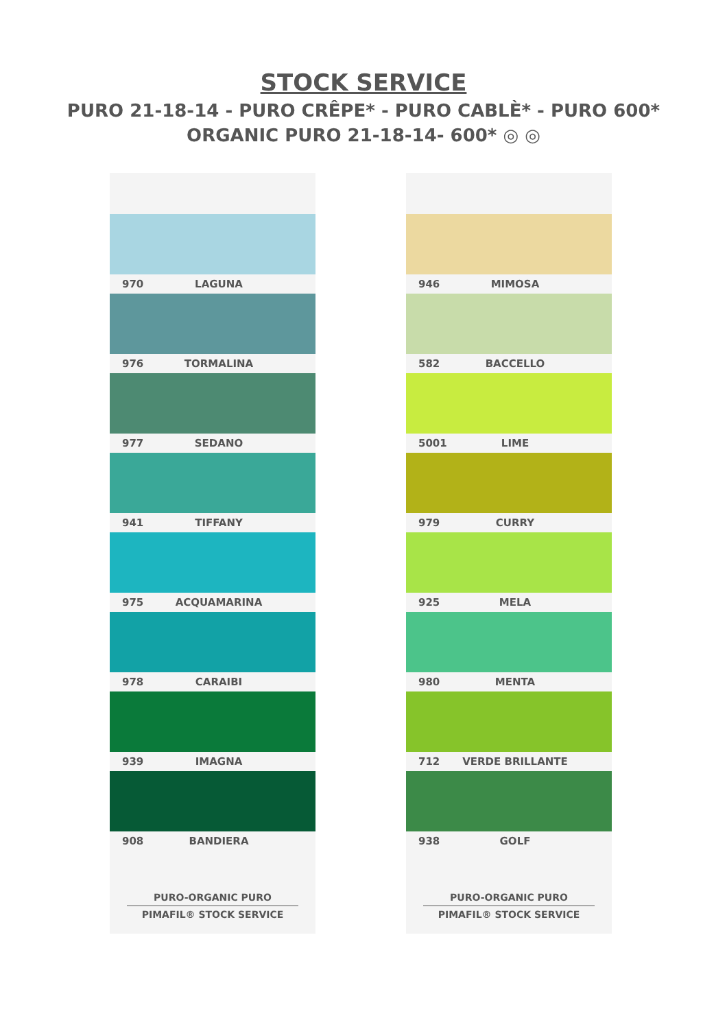STOCK SERVICE
PURO 21-18-14 - PURO CRÊPE* - PURO CABLÈ* - PURO 600*
ORGANIC PURO 21-18-14- 600* ◎ ◎
970 LAGUNA
976 TORMALINA
977 SEDANO
941 TIFFANY
975 ACQUAMARINA
978 CARAIBI
939 IMAGNA
908 BANDIERA
PURO-ORGANIC PURO
PIMAFIL® STOCK SERVICE
946 MIMOSA
582 BACCELLO
5001 LIME
979 CURRY
925 MELA
980 MENTA
712 VERDE BRILLANTE
938 GOLF
PURO-ORGANIC PURO
PIMAFIL® STOCK SERVICE